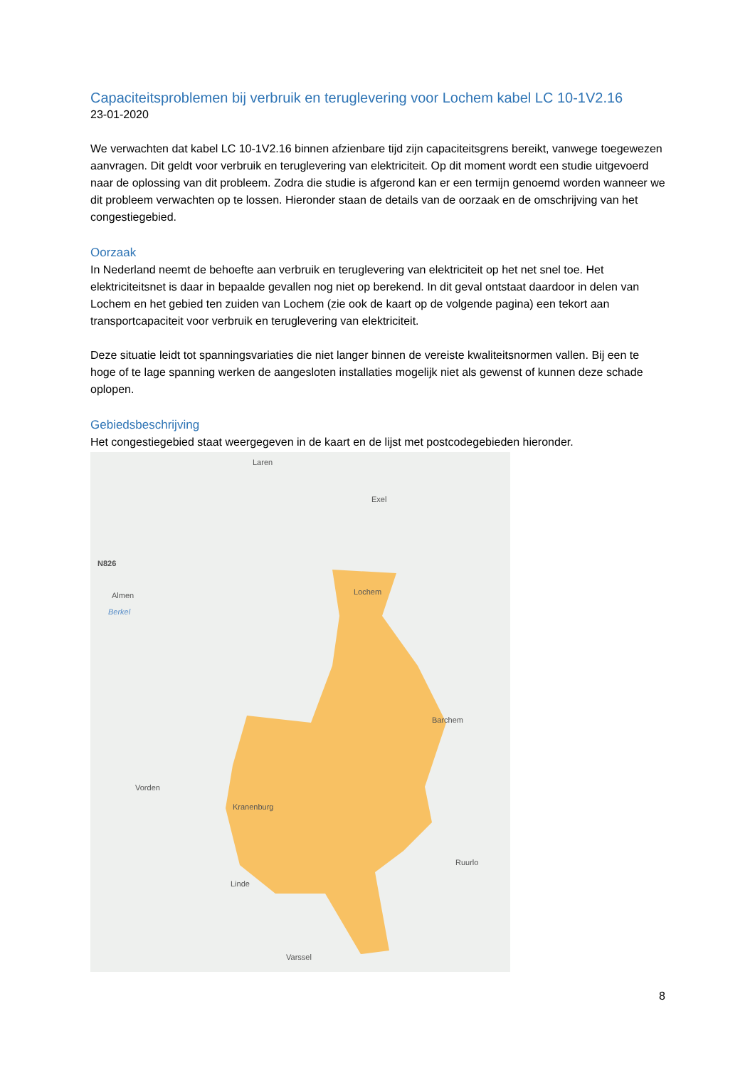Capaciteitsproblemen bij verbruik en teruglevering voor Lochem kabel LC 10-1V2.16
23-01-2020
We verwachten dat kabel LC 10-1V2.16 binnen afzienbare tijd zijn capaciteitsgrens bereikt, vanwege toegewezen aanvragen. Dit geldt voor verbruik en teruglevering van elektriciteit. Op dit moment wordt een studie uitgevoerd naar de oplossing van dit probleem. Zodra die studie is afgerond kan er een termijn genoemd worden wanneer we dit probleem verwachten op te lossen. Hieronder staan de details van de oorzaak en de omschrijving van het congestiegebied.
Oorzaak
In Nederland neemt de behoefte aan verbruik en teruglevering van elektriciteit op het net snel toe. Het elektriciteitsnet is daar in bepaalde gevallen nog niet op berekend. In dit geval ontstaat daardoor in delen van Lochem en het gebied ten zuiden van Lochem (zie ook de kaart op de volgende pagina) een tekort aan transportcapaciteit voor verbruik en teruglevering van elektriciteit.
Deze situatie leidt tot spanningsvariaties die niet langer binnen de vereiste kwaliteitsnormen vallen. Bij een te hoge of te lage spanning werken de aangesloten installaties mogelijk niet als gewenst of kunnen deze schade oplopen.
Gebiedsbeschrijving
Het congestiegebied staat weergegeven in de kaart en de lijst met postcodegebieden hieronder.
Laren
Exel
N826
Almen
Berkel
Lochem
Barchem
Vorden
Kranenburg
Ruurlo
Linde
Varssel
8